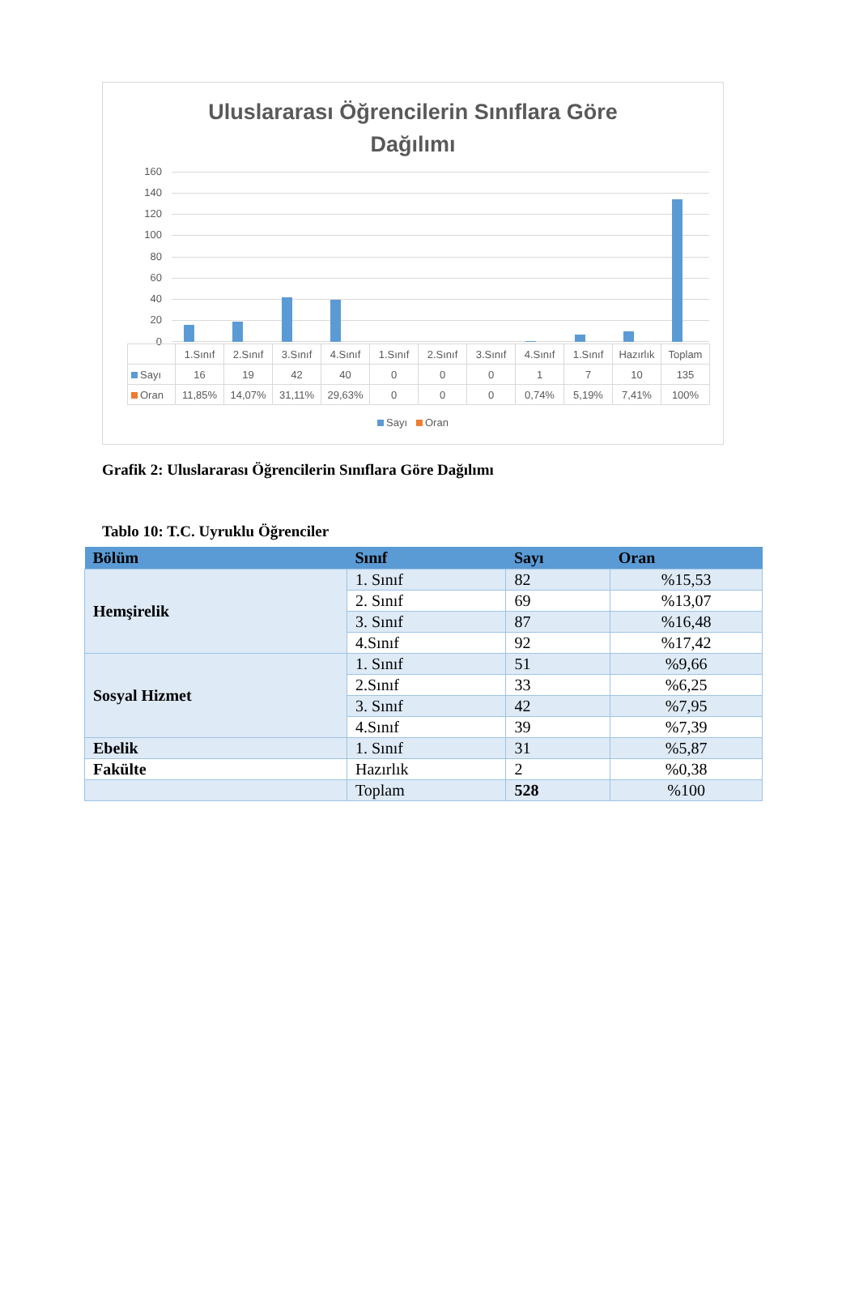Uluslararası Öğrencilerin Sınıflara Göre
Dağılımı
160
140
120
100
80
60
40
20
0
| | 1.Sınıf | 2.Sınıf | 3.Sınıf | 4.Sınıf | 1.Sınıf | 2.Sınıf | 3.Sınıf | 4.Sınıf | 1.Sınıf | Hazırlık | Toplam |
| Sayı | 16 | 19 | 42 | 40 | 0 | 0 | 0 | 1 | 7 | 10 | 135 |
| Oran | 11,85% | 14,07% | 31,11% | 29,63% | 0 | 0 | 0 | 0,74% | 5,19% | 7,41% | 100% |
Sayı Oran
Grafik 2: Uluslararası Öğrencilerin Sınıflara Göre Dağılımı
Tablo 10: T.C. Uyruklu Öğrenciler
| Bölüm | Sınıf | Sayı | Oran |
| --- | --- | --- | --- |
| Hemşirelik | 1. Sınıf | 82 | %15,53 |
| | 2. Sınıf | 69 | %13,07 |
| | 3. Sınıf | 87 | %16,48 |
| | 4.Sınıf | 92 | %17,42 |
| Sosyal Hizmet | 1. Sınıf | 51 | %9,66 |
| | 2.Sınıf | 33 | %6,25 |
| | 3. Sınıf | 42 | %7,95 |
| | 4.Sınıf | 39 | %7,39 |
| Ebelik | 1. Sınıf | 31 | %5,87 |
| Fakülte | Hazırlık | 2 | %0,38 |
| | Toplam | 528 | %100 |